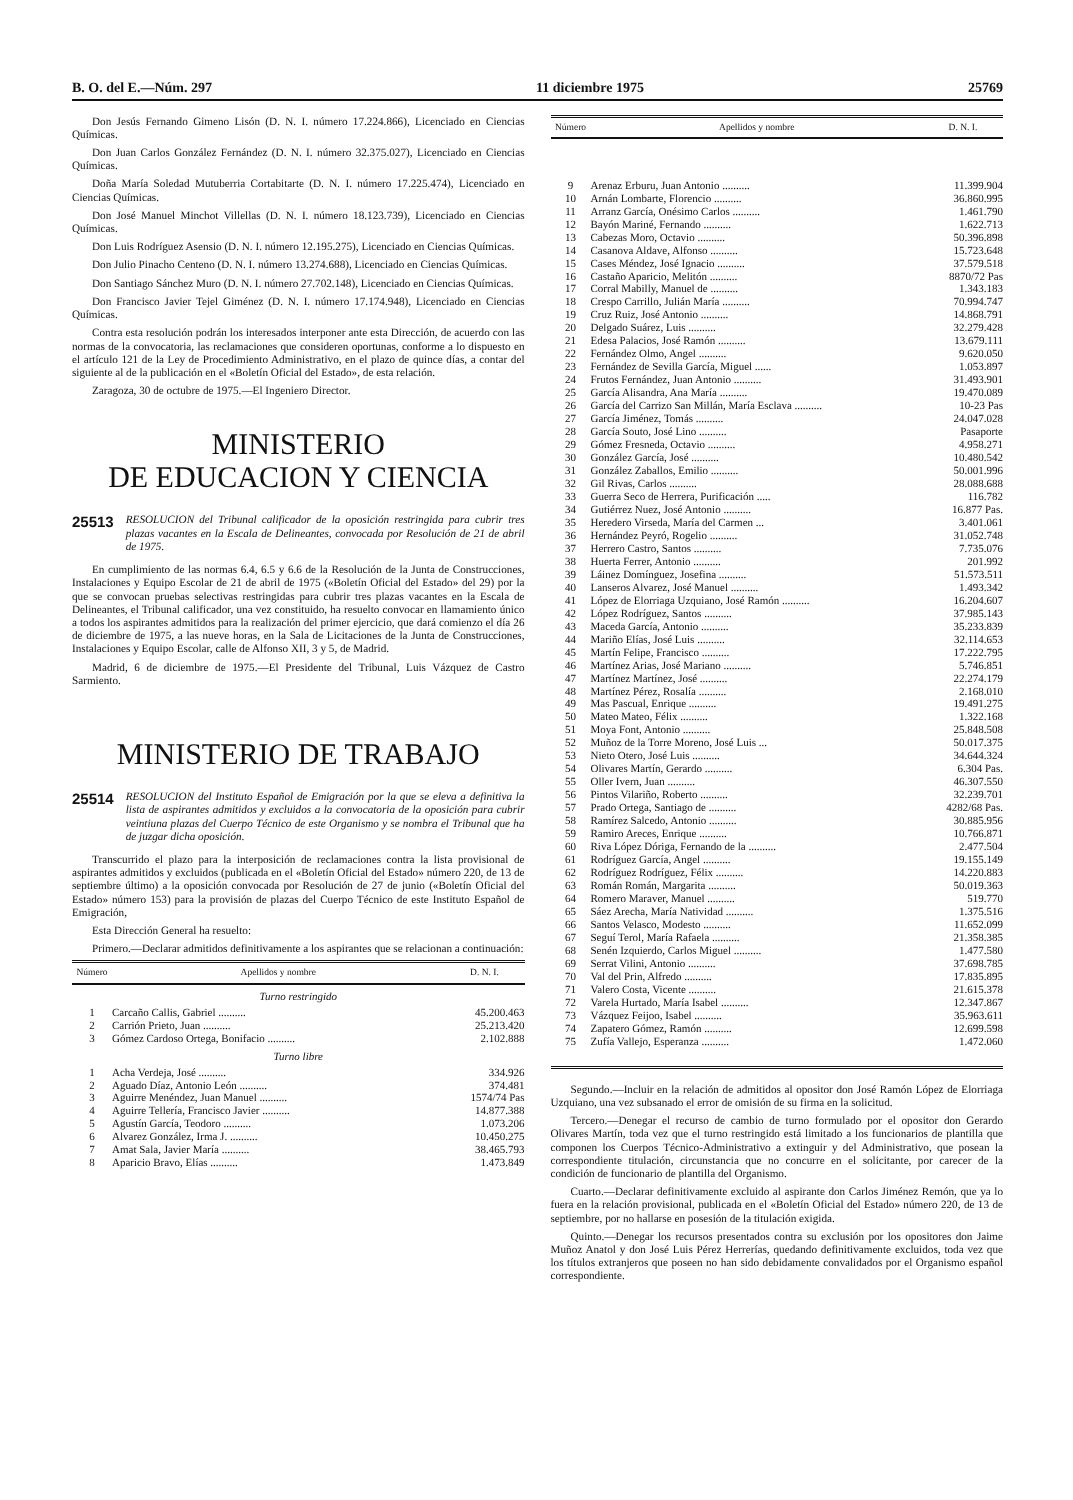B. O. del E.—Núm. 297 11 diciembre 1975 25769
Don Jesús Fernando Gimeno Lisón (D. N. I. número 17.224.866), Licenciado en Ciencias Químicas.
Don Juan Carlos González Fernández (D. N. I. número 32.375.027), Licenciado en Ciencias Químicas.
Doña María Soledad Mutuberria Cortabitarte (D. N. I. número 17.225.474), Licenciado en Ciencias Químicas.
Don José Manuel Minchot Villellas (D. N. I. número 18.123.739), Licenciado en Ciencias Químicas.
Don Luis Rodríguez Asensio (D. N. I. número 12.195.275), Licenciado en Ciencias Químicas.
Don Julio Pinacho Centeno (D. N. I. número 13.274.688), Licenciado en Ciencias Químicas.
Don Santiago Sánchez Muro (D. N. I. número 27.702.148), Licenciado en Ciencias Químicas.
Don Francisco Javier Tejel Giménez (D. N. I. número 17.174.948), Licenciado en Ciencias Químicas.
Contra esta resolución podrán los interesados interponer ante esta Dirección, de acuerdo con las normas de la convocatoria, las reclamaciones que consideren oportunas, conforme a lo dispuesto en el artículo 121 de la Ley de Procedimiento Administrativo, en el plazo de quince días, a contar del siguiente al de la publicación en el «Boletín Oficial del Estado», de esta relación.
Zaragoza, 30 de octubre de 1975.—El Ingeniero Director.
MINISTERIO
DE EDUCACION Y CIENCIA
25513 RESOLUCION del Tribunal calificador de la oposición restringida para cubrir tres plazas vacantes en la Escala de Delineantes, convocada por Resolución de 21 de abril de 1975.
En cumplimiento de las normas 6.4, 6.5 y 6.6 de la Resolución de la Junta de Construcciones, Instalaciones y Equipo Escolar de 21 de abril de 1975 («Boletín Oficial del Estado» del 29) por la que se convocan pruebas selectivas restringidas para cubrir tres plazas vacantes en la Escala de Delineantes, el Tribunal calificador, una vez constituido, ha resuelto convocar en llamamiento único a todos los aspirantes admitidos para la realización del primer ejercicio, que dará comienzo el día 26 de diciembre de 1975, a las nueve horas, en la Sala de Licitaciones de la Junta de Construcciones, Instalaciones y Equipo Escolar, calle de Alfonso XII, 3 y 5, de Madrid.
Madrid, 6 de diciembre de 1975.—El Presidente del Tribunal, Luis Vázquez de Castro Sarmiento.
MINISTERIO DE TRABAJO
25514 RESOLUCION del Instituto Español de Emigración por la que se eleva a definitiva la lista de aspirantes admitidos y excluidos a la convocatoria de la oposición para cubrir veintiuna plazas del Cuerpo Técnico de este Organismo y se nombra el Tribunal que ha de juzgar dicha oposición.
Transcurrido el plazo para la interposición de reclamaciones contra la lista provisional de aspirantes admitidos y excluidos (publicada en el «Boletín Oficial del Estado» número 220, de 13 de septiembre último) a la oposición convocada por Resolución de 27 de junio («Boletín Oficial del Estado» número 153) para la provisión de plazas del Cuerpo Técnico de este Instituto Español de Emigración,
Esta Dirección General ha resuelto:
Primero.—Declarar admitidos definitivamente a los aspirantes que se relacionan a continuación:
| Número | Apellidos y nombre | D. N. I. |
| --- | --- | --- |
| Turno restringido | | |
| 1 | Carcaño Callis, Gabriel .......... | 45.200.463 |
| 2 | Carrión Prieto, Juan .......... | 25.213.420 |
| 3 | Gómez Cardoso Ortega, Bonifacio .......... | 2.102.888 |
| Turno libre | | |
| 1 | Acha Verdeja, José .......... | 334.926 |
| 2 | Aguado Díaz, Antonio León .......... | 374.481 |
| 3 | Aguirre Menéndez, Juan Manuel .......... | 1574/74 Pas |
| 4 | Aguirre Tellería, Francisco Javier .......... | 14.877.388 |
| 5 | Agustín García, Teodoro .......... | 1.073.206 |
| 6 | Alvarez González, Irma J. .......... | 10.450.275 |
| 7 | Amat Sala, Javier María .......... | 38.465.793 |
| 8 | Aparicio Bravo, Elías .......... | 1.473.849 |
| Número | Apellidos y nombre | D. N. I. |
| --- | --- | --- |
| 9 | Arenaz Erburu, Juan Antonio .......... | 11.399.904 |
| 10 | Arnán Lombarte, Florencio .......... | 36.860.995 |
| 11 | Arranz García, Onésimo Carlos .......... | 1.461.790 |
| 12 | Bayón Mariné, Fernando .......... | 1.622.713 |
| 13 | Cabezas Moro, Octavio .......... | 50.396.898 |
| 14 | Casanova Aldave, Alfonso .......... | 15.723.648 |
| 15 | Cases Méndez, José Ignacio .......... | 37.579.518 |
| 16 | Castaño Aparicio, Melitón .......... | 8870/72 Pas |
| 17 | Corral Mabilly, Manuel de .......... | 1.343.183 |
| 18 | Crespo Carrillo, Julián María .......... | 70.994.747 |
| 19 | Cruz Ruiz, José Antonio .......... | 14.868.791 |
| 20 | Delgado Suárez, Luis .......... | 32.279.428 |
| 21 | Edesa Palacios, José Ramón .......... | 13.679.111 |
| 22 | Fernández Olmo, Angel .......... | 9.620.050 |
| 23 | Fernández de Sevilla García, Miguel ...... | 1.053.897 |
| 24 | Frutos Fernández, Juan Antonio .......... | 31.493.901 |
| 25 | García Alisandra, Ana María .......... | 19.470.089 |
| 26 | García del Carrizo San Millán, María Esclava .......... | 10-23 Pas |
| 27 | García Jiménez, Tomás .......... | 24.047.028 |
| 28 | García Souto, José Lino .......... | Pasaporte |
| 29 | Gómez Fresneda, Octavio .......... | 4.958.271 |
| 30 | González García, José .......... | 10.480.542 |
| 31 | González Zaballos, Emilio .......... | 50.001.996 |
| 32 | Gil Rivas, Carlos .......... | 28.088.688 |
| 33 | Guerra Seco de Herrera, Purificación ..... | 116.782 |
| 34 | Gutiérrez Nuez, José Antonio .......... | 16.877 Pas. |
| 35 | Heredero Virseda, María del Carmen ... | 3.401.061 |
| 36 | Hernández Peyró, Rogelio .......... | 31.052.748 |
| 37 | Herrero Castro, Santos .......... | 7.735.076 |
| 38 | Huerta Ferrer, Antonio .......... | 201.992 |
| 39 | Láinez Domínguez, Josefina .......... | 51.573.511 |
| 40 | Lanseros Alvarez, José Manuel .......... | 1.493.342 |
| 41 | López de Elorriaga Uzquiano, José Ramón .......... | 16.204.607 |
| 42 | López Rodríguez, Santos .......... | 37.985.143 |
| 43 | Maceda García, Antonio .......... | 35.233.839 |
| 44 | Mariño Elías, José Luis .......... | 32.114.653 |
| 45 | Martín Felipe, Francisco .......... | 17.222.795 |
| 46 | Martínez Arias, José Mariano .......... | 5.746.851 |
| 47 | Martínez Martínez, José .......... | 22.274.179 |
| 48 | Martínez Pérez, Rosalía .......... | 2.168.010 |
| 49 | Mas Pascual, Enrique .......... | 19.491.275 |
| 50 | Mateo Mateo, Félix .......... | 1.322.168 |
| 51 | Moya Font, Antonio .......... | 25.848.508 |
| 52 | Muñoz de la Torre Moreno, José Luis ... | 50.017.375 |
| 53 | Nieto Otero, José Luis .......... | 34.644.324 |
| 54 | Olivares Martín, Gerardo .......... | 6.304 Pas. |
| 55 | Oller Ivern, Juan .......... | 46.307.550 |
| 56 | Pintos Vilariño, Roberto .......... | 32.239.701 |
| 57 | Prado Ortega, Santiago de .......... | 4282/68 Pas. |
| 58 | Ramírez Salcedo, Antonio .......... | 30.885.956 |
| 59 | Ramiro Areces, Enrique .......... | 10.766.871 |
| 60 | Riva López Dóriga, Fernando de la .......... | 2.477.504 |
| 61 | Rodríguez García, Angel .......... | 19.155.149 |
| 62 | Rodríguez Rodríguez, Félix .......... | 14.220.883 |
| 63 | Román Román, Margarita .......... | 50.019.363 |
| 64 | Romero Maraver, Manuel .......... | 519.770 |
| 65 | Sáez Arecha, María Natividad .......... | 1.375.516 |
| 66 | Santos Velasco, Modesto .......... | 11.652.099 |
| 67 | Seguí Terol, María Rafaela .......... | 21.358.385 |
| 68 | Senén Izquierdo, Carlos Miguel .......... | 1.477.580 |
| 69 | Serrat Vilini, Antonio .......... | 37.698.785 |
| 70 | Val del Prin, Alfredo .......... | 17.835.895 |
| 71 | Valero Costa, Vicente .......... | 21.615.378 |
| 72 | Varela Hurtado, María Isabel .......... | 12.347.867 |
| 73 | Vázquez Feijoo, Isabel .......... | 35.963.611 |
| 74 | Zapatero Gómez, Ramón .......... | 12.699.598 |
| 75 | Zufía Vallejo, Esperanza .......... | 1.472.060 |
Segundo.—Incluir en la relación de admitidos al opositor don José Ramón López de Elorriaga Uzquiano, una vez subsanado el error de omisión de su firma en la solicitud.
Tercero.—Denegar el recurso de cambio de turno formulado por el opositor don Gerardo Olivares Martín, toda vez que el turno restringido está limitado a los funcionarios de plantilla que componen los Cuerpos Técnico-Administrativo a extinguir y del Administrativo, que posean la correspondiente titulación, circunstancia que no concurre en el solicitante, por carecer de la condición de funcionario de plantilla del Organismo.
Cuarto.—Declarar definitivamente excluido al aspirante don Carlos Jiménez Remón, que ya lo fuera en la relación provisional, publicada en el «Boletín Oficial del Estado» número 220, de 13 de septiembre, por no hallarse en posesión de la titulación exigida.
Quinto.—Denegar los recursos presentados contra su exclusión por los opositores don Jaime Muñoz Anatol y don José Luis Pérez Herrerías, quedando definitivamente excluidos, toda vez que los títulos extranjeros que poseen no han sido debidamente convalidados por el Organismo español correspondiente.